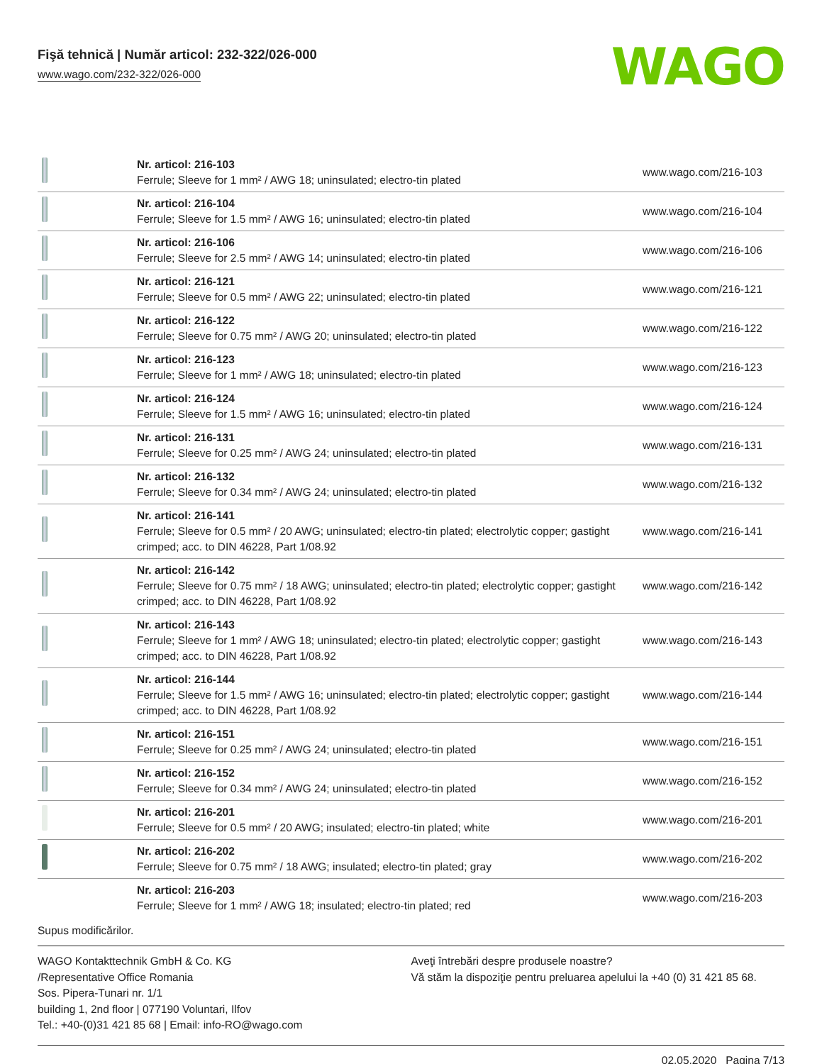Fişă tehnică | Număr articol: 232-322/026-000
www.wago.com/232-322/026-000
WAGO
| | Nr. articol: 216-103 Ferrule; Sleeve for 1 mm² / AWG 18; uninsulated; electro-tin plated | www.wago.com/216-103 |
| | Nr. articol: 216-104 Ferrule; Sleeve for 1.5 mm² / AWG 16; uninsulated; electro-tin plated | www.wago.com/216-104 |
| | Nr. articol: 216-106 Ferrule; Sleeve for 2.5 mm² / AWG 14; uninsulated; electro-tin plated | www.wago.com/216-106 |
| | Nr. articol: 216-121 Ferrule; Sleeve for 0.5 mm² / AWG 22; uninsulated; electro-tin plated | www.wago.com/216-121 |
| | Nr. articol: 216-122 Ferrule; Sleeve for 0.75 mm² / AWG 20; uninsulated; electro-tin plated | www.wago.com/216-122 |
| | Nr. articol: 216-123 Ferrule; Sleeve for 1 mm² / AWG 18; uninsulated; electro-tin plated | www.wago.com/216-123 |
| | Nr. articol: 216-124 Ferrule; Sleeve for 1.5 mm² / AWG 16; uninsulated; electro-tin plated | www.wago.com/216-124 |
| | Nr. articol: 216-131 Ferrule; Sleeve for 0.25 mm² / AWG 24; uninsulated; electro-tin plated | www.wago.com/216-131 |
| | Nr. articol: 216-132 Ferrule; Sleeve for 0.34 mm² / AWG 24; uninsulated; electro-tin plated | www.wago.com/216-132 |
| | Nr. articol: 216-141 Ferrule; Sleeve for 0.5 mm² / 20 AWG; uninsulated; electro-tin plated; electrolytic copper; gastight crimped; acc. to DIN 46228, Part 1/08.92 | www.wago.com/216-141 |
| | Nr. articol: 216-142 Ferrule; Sleeve for 0.75 mm² / 18 AWG; uninsulated; electro-tin plated; electrolytic copper; gastight crimped; acc. to DIN 46228, Part 1/08.92 | www.wago.com/216-142 |
| | Nr. articol: 216-143 Ferrule; Sleeve for 1 mm² / AWG 18; uninsulated; electro-tin plated; electrolytic copper; gastight crimped; acc. to DIN 46228, Part 1/08.92 | www.wago.com/216-143 |
| | Nr. articol: 216-144 Ferrule; Sleeve for 1.5 mm² / AWG 16; uninsulated; electro-tin plated; electrolytic copper; gastight crimped; acc. to DIN 46228, Part 1/08.92 | www.wago.com/216-144 |
| | Nr. articol: 216-151 Ferrule; Sleeve for 0.25 mm² / AWG 24; uninsulated; electro-tin plated | www.wago.com/216-151 |
| | Nr. articol: 216-152 Ferrule; Sleeve for 0.34 mm² / AWG 24; uninsulated; electro-tin plated | www.wago.com/216-152 |
| | Nr. articol: 216-201 Ferrule; Sleeve for 0.5 mm² / 20 AWG; insulated; electro-tin plated; white | www.wago.com/216-201 |
| | Nr. articol: 216-202 Ferrule; Sleeve for 0.75 mm² / 18 AWG; insulated; electro-tin plated; gray | www.wago.com/216-202 |
| | Nr. articol: 216-203 Ferrule; Sleeve for 1 mm² / AWG 18; insulated; electro-tin plated; red | www.wago.com/216-203 |
Supus modificărilor.
WAGO Kontakttechnik GmbH & Co. KG
/Representative Office Romania
Sos. Pipera-Tunari nr. 1/1
building 1, 2nd floor | 077190 Voluntari, Ilfov
Tel.: +40-(0)31 421 85 68 | Email: info-RO@wago.com
Aveţi întrebări despre produsele noastre?
Vă stăm la dispoziţie pentru preluarea apelului la +40 (0) 31 421 85 68.
02.05.2020 Pagina 7/13